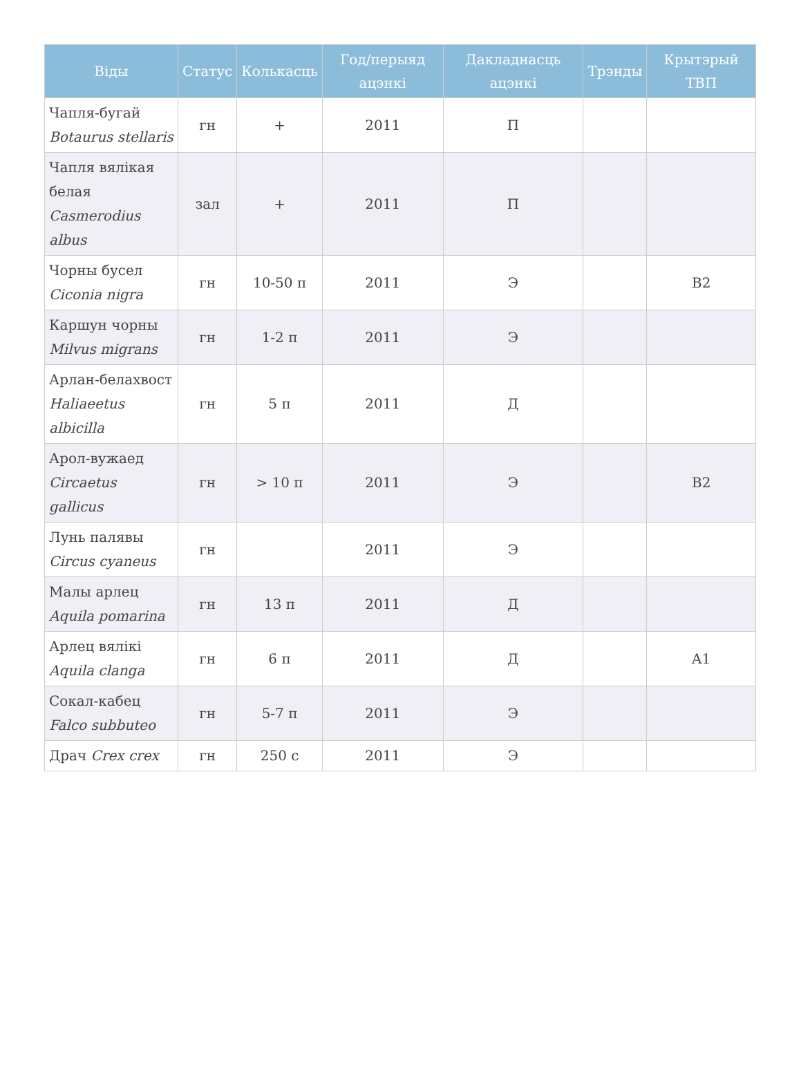| Віды | Статус | Колькасць | Год/перыяд ацэнкі | Дакладнасць ацэнкі | Трэнды | Крытэрый ТВП |
| --- | --- | --- | --- | --- | --- | --- |
| Чапля-бугай Botaurus stellaris | гн | + | 2011 | П | | |
| Чапля вялікая белая Casmerodius albus | зал | + | 2011 | П | | |
| Чорны бусел Ciconia nigra | гн | 10-50 п | 2011 | Э | | B2 |
| Каршун чорны Milvus migrans | гн | 1-2 п | 2011 | Э | | |
| Арлан-белахвост Haliaeetus albicilla | гн | 5 п | 2011 | Д | | |
| Арол-вужаед Circaetus gallicus | гн | > 10 п | 2011 | Э | | B2 |
| Лунь палявы Circus cyaneus | гн | | 2011 | Э | | |
| Малы арлец Aquila pomarina | гн | 13 п | 2011 | Д | | |
| Арлец вялікі Aquila clanga | гн | 6 п | 2011 | Д | | A1 |
| Сокал-кабец Falco subbuteo | гн | 5-7 п | 2011 | Э | | |
| Драч Crex crex | гн | 250 с | 2011 | Э | | |